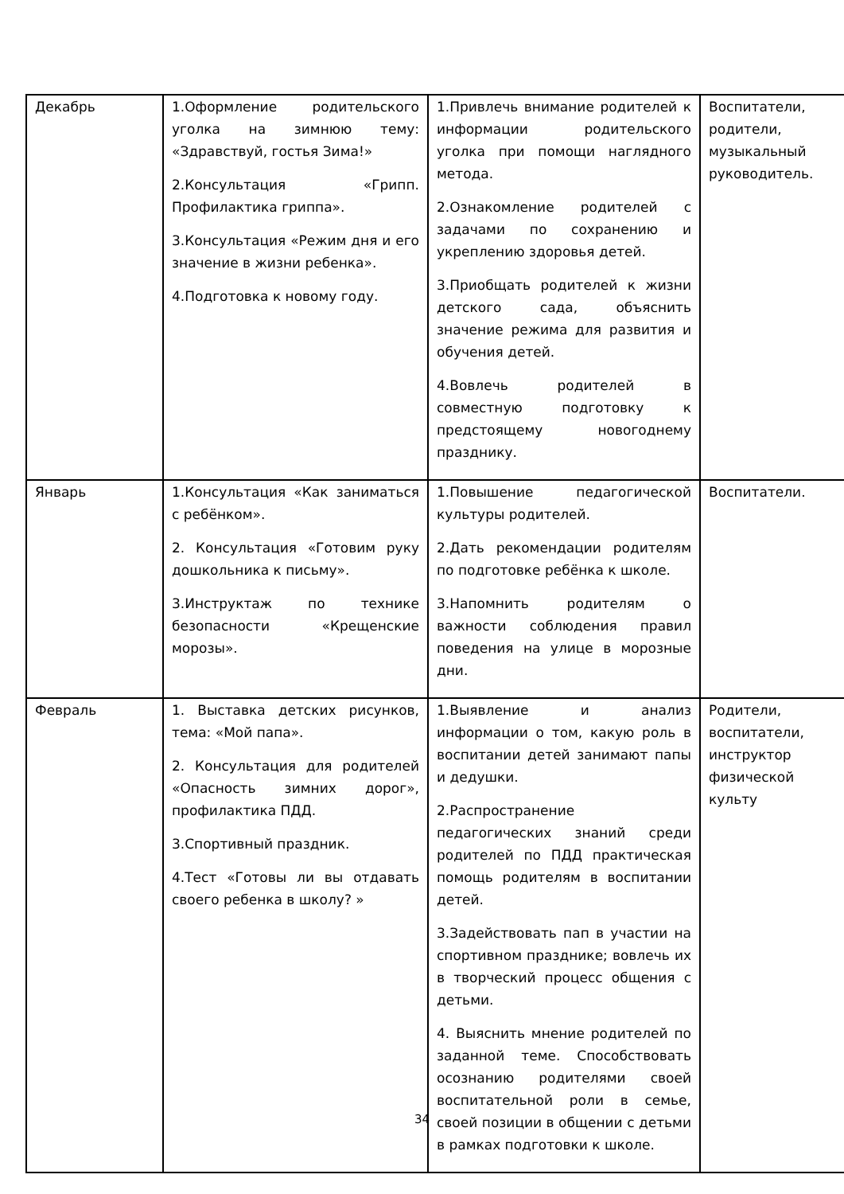| Декабрь | 1.Оформление родительского уголка на зимнюю тему: «Здравствуй, гостья Зима!» 2.Консультация «Грипп. Профилактика гриппа». 3.Консультация «Режим дня и его значение в жизни ребенка». 4.Подготовка к новому году. | 1.Привлечь внимание родителей к информации родительского уголка при помощи наглядного метода. 2.Ознакомление родителей с задачами по сохранению и укреплению здоровья детей. 3.Приобщать родителей к жизни детского сада, объяснить значение режима для развития и обучения детей. 4.Вовлечь родителей в совместную подготовку к предстоящему новогоднему празднику. | Воспитатели, родители, музыкальный руководитель. |
| Январь | 1.Консультация «Как заниматься с ребёнком». 2. Консультация «Готовим руку дошкольника к письму». 3.Инструктаж по технике безопасности «Крещенские морозы». | 1.Повышение педагогической культуры родителей. 2.Дать рекомендации родителям по подготовке ребёнка к школе. 3.Напомнить родителям о важности соблюдения правил поведения на улице в морозные дни. | Воспитатели. |
| Февраль | 1. Выставка детских рисунков, тема: «Мой папа». 2. Консультация для родителей «Опасность зимних дорог», профилактика ПДД. 3.Спортивный праздник. 4.Тест «Готовы ли вы отдавать своего ребенка в школу? » | 1.Выявление и анализ информации о том, какую роль в воспитании детей занимают папы и дедушки. 2.Распространение педагогических знаний среди родителей по ПДД практическая помощь родителям в воспитании детей. 3.Задействовать пап в участии на спортивном празднике; вовлечь их в творческий процесс общения с детьми. 4. Выяснить мнение родителей по заданной теме. Способствовать осознанию родителями своей воспитательной роли в семье, своей позиции в общении с детьми в рамках подготовки к школе. | Родители, воспитатели, инструктор физической культу |
34